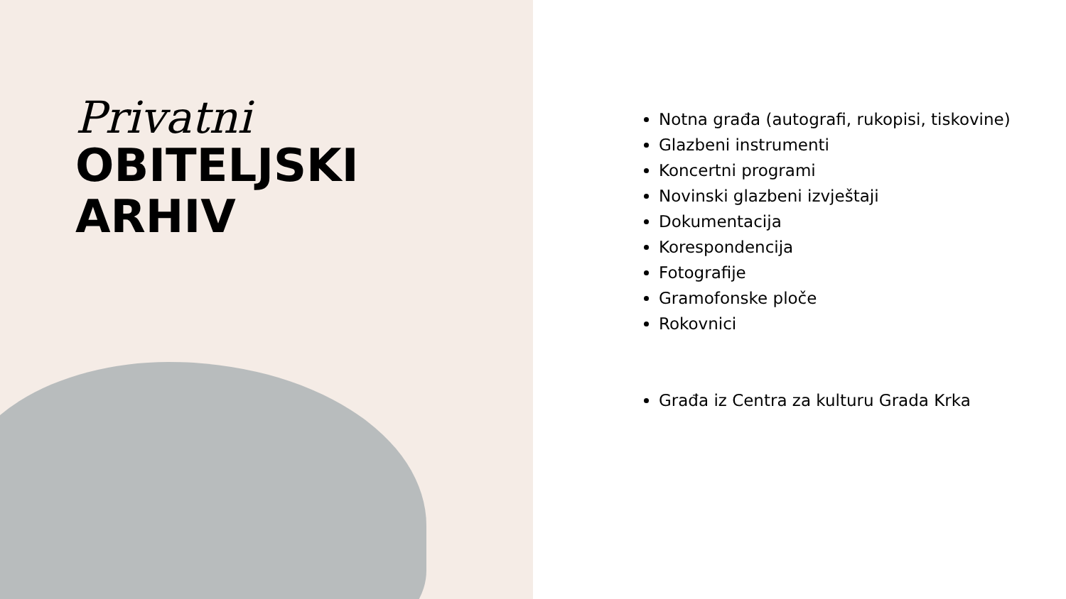Privatni
OBITELJSKI
ARHIV
Notna građa (autografi, rukopisi, tiskovine)
Glazbeni instrumenti
Koncertni programi
Novinski glazbeni izvještaji
Dokumentacija
Korespondencija
Fotografije
Gramofonske ploče
Rokovnici
Građa iz Centra za kulturu Grada Krka